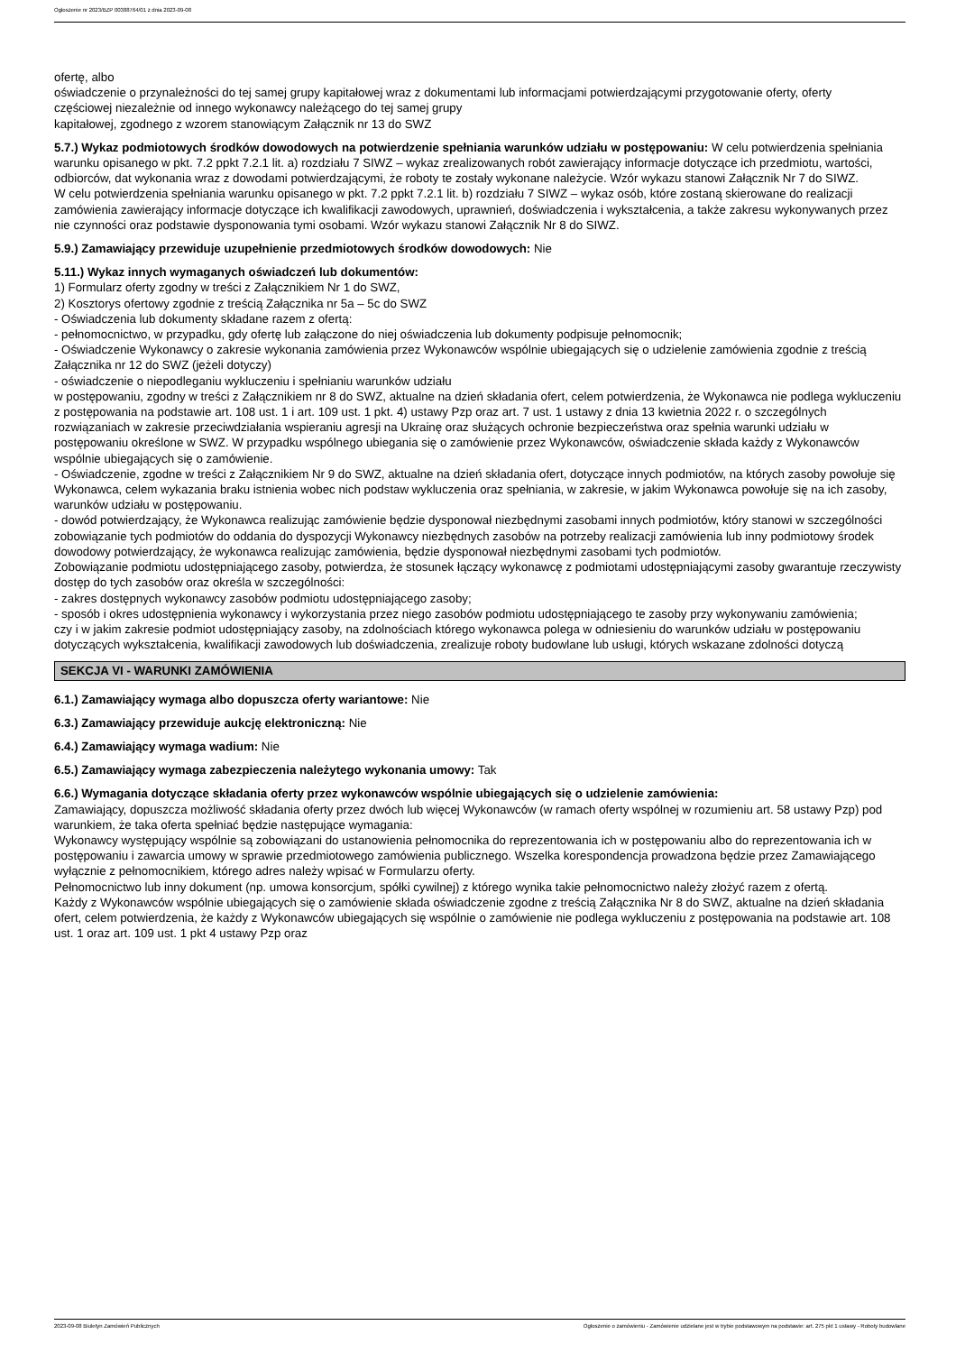Ogłoszenie nr 2023/BZP 00388764/01 z dnia 2023-09-08
ofertę, albo
oświadczenie o przynależności do tej samej grupy kapitałowej wraz z dokumentami lub informacjami potwierdzającymi przygotowanie oferty, oferty
częściowej niezależnie od innego wykonawcy należącego do tej samej grupy
kapitałowej, zgodnego z wzorem stanowiącym Załącznik nr 13 do SWZ
5.7.) Wykaz podmiotowych środków dowodowych na potwierdzenie spełniania warunków udziału w postępowaniu: W celu potwierdzenia spełniania warunku opisanego w pkt. 7.2 ppkt 7.2.1 lit. a) rozdziału 7 SIWZ – wykaz zrealizowanych robót zawierający informacje dotyczące ich przedmiotu, wartości, odbiorców, dat wykonania wraz z dowodami potwierdzającymi, że roboty te zostały wykonane należycie. Wzór wykazu stanowi Załącznik Nr 7 do SIWZ.
W celu potwierdzenia spełniania warunku opisanego w pkt. 7.2 ppkt 7.2.1 lit. b) rozdziału 7 SIWZ – wykaz osób, które zostaną skierowane do realizacji zamówienia zawierający informacje dotyczące ich kwalifikacji zawodowych, uprawnień, doświadczenia i wykształcenia, a także zakresu wykonywanych przez nie czynności oraz podstawie dysponowania tymi osobami. Wzór wykazu stanowi Załącznik Nr 8 do SIWZ.
5.9.) Zamawiający przewiduje uzupełnienie przedmiotowych środków dowodowych: Nie
5.11.) Wykaz innych wymaganych oświadczeń lub dokumentów:
1) Formularz oferty zgodny w treści z Załącznikiem Nr 1 do SWZ,
2) Kosztorys ofertowy zgodnie z treścią Załącznika nr 5a – 5c do SWZ
- Oświadczenia lub dokumenty składane razem z ofertą:
- pełnomocnictwo, w przypadku, gdy ofertę lub załączone do niej oświadczenia lub dokumenty podpisuje pełnomocnik;
- Oświadczenie Wykonawcy o zakresie wykonania zamówienia przez Wykonawców wspólnie ubiegających się o udzielenie zamówienia zgodnie z treścią Załącznika nr 12 do SWZ (jeżeli dotyczy)
- oświadczenie o niepodleganiu wykluczeniu i spełnianiu warunków udziału
w postępowaniu, zgodny w treści z Załącznikiem nr 8 do SWZ, aktualne na dzień składania ofert, celem potwierdzenia, że Wykonawca nie podlega wykluczeniu z postępowania na podstawie art. 108 ust. 1 i art. 109 ust. 1 pkt. 4) ustawy Pzp oraz art. 7 ust. 1 ustawy z dnia 13 kwietnia 2022 r. o szczególnych rozwiązaniach w zakresie przeciwdziałania wspieraniu agresji na Ukrainę oraz służących ochronie bezpieczeństwa oraz spełnia warunki udziału w postępowaniu określone w SWZ. W przypadku wspólnego ubiegania się o zamówienie przez Wykonawców, oświadczenie składa każdy z Wykonawców wspólnie ubiegających się o zamówienie.
- Oświadczenie, zgodne w treści z Załącznikiem Nr 9 do SWZ, aktualne na dzień składania ofert, dotyczące innych podmiotów, na których zasoby powołuje się Wykonawca, celem wykazania braku istnienia wobec nich podstaw wykluczenia oraz spełniania, w zakresie, w jakim Wykonawca powołuje się na ich zasoby, warunków udziału w postępowaniu.
- dowód potwierdzający, że Wykonawca realizując zamówienie będzie dysponował niezbędnymi zasobami innych podmiotów, który stanowi w szczególności zobowiązanie tych podmiotów do oddania do dyspozycji Wykonawcy niezbędnych zasobów na potrzeby realizacji zamówienia lub inny podmiotowy środek dowodowy potwierdzający, że wykonawca realizując zamówienia, będzie dysponował niezbędnymi zasobami tych podmiotów.
Zobowiązanie podmiotu udostępniającego zasoby, potwierdza, że stosunek łączący wykonawcę z podmiotami udostępniającymi zasoby gwarantuje rzeczywisty dostęp do tych zasobów oraz określa w szczególności:
- zakres dostępnych wykonawcy zasobów podmiotu udostępniającego zasoby;
- sposób i okres udostępnienia wykonawcy i wykorzystania przez niego zasobów podmiotu udostępniającego te zasoby przy wykonywaniu zamówienia;
czy i w jakim zakresie podmiot udostępniający zasoby, na zdolnościach którego wykonawca polega w odniesieniu do warunków udziału w postępowaniu dotyczących wykształcenia, kwalifikacji zawodowych lub doświadczenia, zrealizuje roboty budowlane lub usługi, których wskazane zdolności dotyczą
SEKCJA VI - WARUNKI ZAMÓWIENIA
6.1.) Zamawiający wymaga albo dopuszcza oferty wariantowe: Nie
6.3.) Zamawiający przewiduje aukcję elektroniczną: Nie
6.4.) Zamawiający wymaga wadium: Nie
6.5.) Zamawiający wymaga zabezpieczenia należytego wykonania umowy: Tak
6.6.) Wymagania dotyczące składania oferty przez wykonawców wspólnie ubiegających się o udzielenie zamówienia:
Zamawiający, dopuszcza możliwość składania oferty przez dwóch lub więcej Wykonawców (w ramach oferty wspólnej w rozumieniu art. 58 ustawy Pzp) pod warunkiem, że taka oferta spełniać będzie następujące wymagania:
Wykonawcy występujący wspólnie są zobowiązani do ustanowienia pełnomocnika do reprezentowania ich w postępowaniu albo do reprezentowania ich w postępowaniu i zawarcia umowy w sprawie przedmiotowego zamówienia publicznego. Wszelka korespondencja prowadzona będzie przez Zamawiającego wyłącznie z pełnomocnikiem, którego adres należy wpisać w Formularzu oferty.
Pełnomocnictwo lub inny dokument (np. umowa konsorcjum, spółki cywilnej) z którego wynika takie pełnomocnictwo należy złożyć razem z ofertą.
Każdy z Wykonawców wspólnie ubiegających się o zamówienie składa oświadczenie zgodne z treścią Załącznika Nr 8 do SWZ, aktualne na dzień składania ofert, celem potwierdzenia, że każdy z Wykonawców ubiegających się wspólnie o zamówienie nie podlega wykluczeniu z postępowania na podstawie art. 108 ust. 1 oraz art. 109 ust. 1 pkt 4 ustawy Pzp oraz
2023-09-08 Biuletyn Zamówień Publicznych Ogłoszenie o zamówieniu - Zamówienie udzielane jest w trybie podstawowym na podstawie: art. 275 pkt 1 ustawy - Roboty budowlane